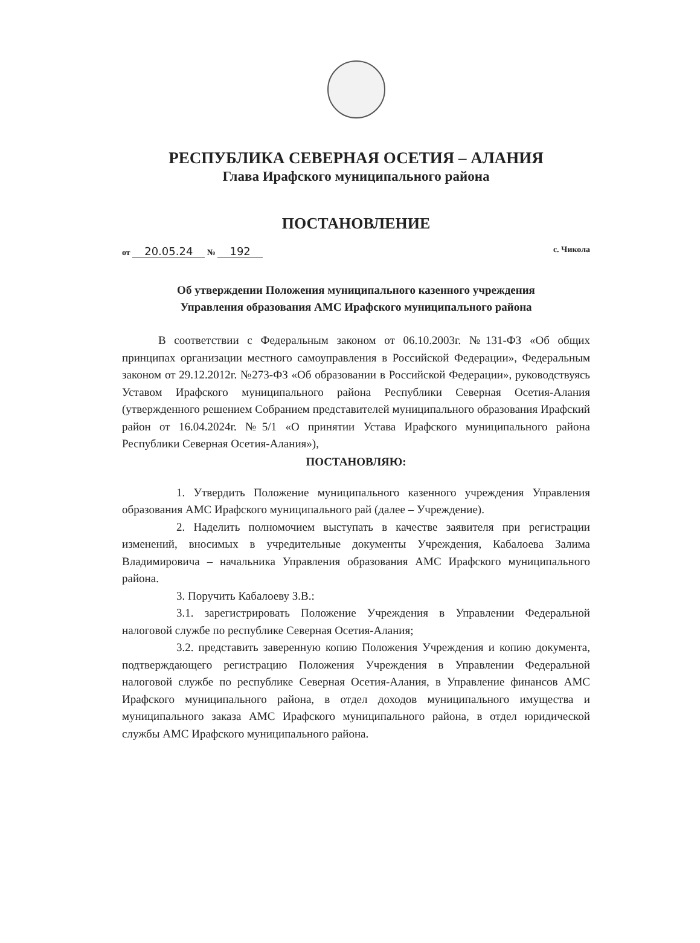РЕСПУБЛИКА СЕВЕРНАЯ ОСЕТИЯ – АЛАНИЯ
Глава Ирафского муниципального района
ПОСТАНОВЛЕНИЕ
от 20.05.24 № 192
с. Чикола
Об утверждении Положения муниципального казенного учреждения
Управления образования АМС Ирафского муниципального района
В соответствии с Федеральным законом от 06.10.2003г. №131-ФЗ «Об общих принципах организации местного самоуправления в Российской Федерации», Федеральным законом от 29.12.2012г. №273-ФЗ «Об образовании в Российской Федерации», руководствуясь Уставом Ирафского муниципального района Республики Северная Осетия-Алания (утвержденного решением Собранием представителей муниципального образования Ирафский район от 16.04.2024г. №5/1 «О принятии Устава Ирафского муниципального района Республики Северная Осетия-Алания»),
ПОСТАНОВЛЯЮ:
1. Утвердить Положение муниципального казенного учреждения Управления образования АМС Ирафского муниципального рай (далее – Учреждение).
2. Наделить полномочием выступать в качестве заявителя при регистрации изменений, вносимых в учредительные документы Учреждения, Кабалоева Залима Владимировича – начальника Управления образования АМС Ирафского муниципального района.
3. Поручить Кабалоеву З.В.:
3.1. зарегистрировать Положение Учреждения в Управлении Федеральной налоговой службе по республике Северная Осетия-Алания;
3.2. представить заверенную копию Положения Учреждения и копию документа, подтверждающего регистрацию Положения Учреждения в Управлении Федеральной налоговой службе по республике Северная Осетия-Алания, в Управление финансов АМС Ирафского муниципального района, в отдел доходов муниципального имущества и муниципального заказа АМС Ирафского муниципального района, в отдел юридической службы АМС Ирафского муниципального района.